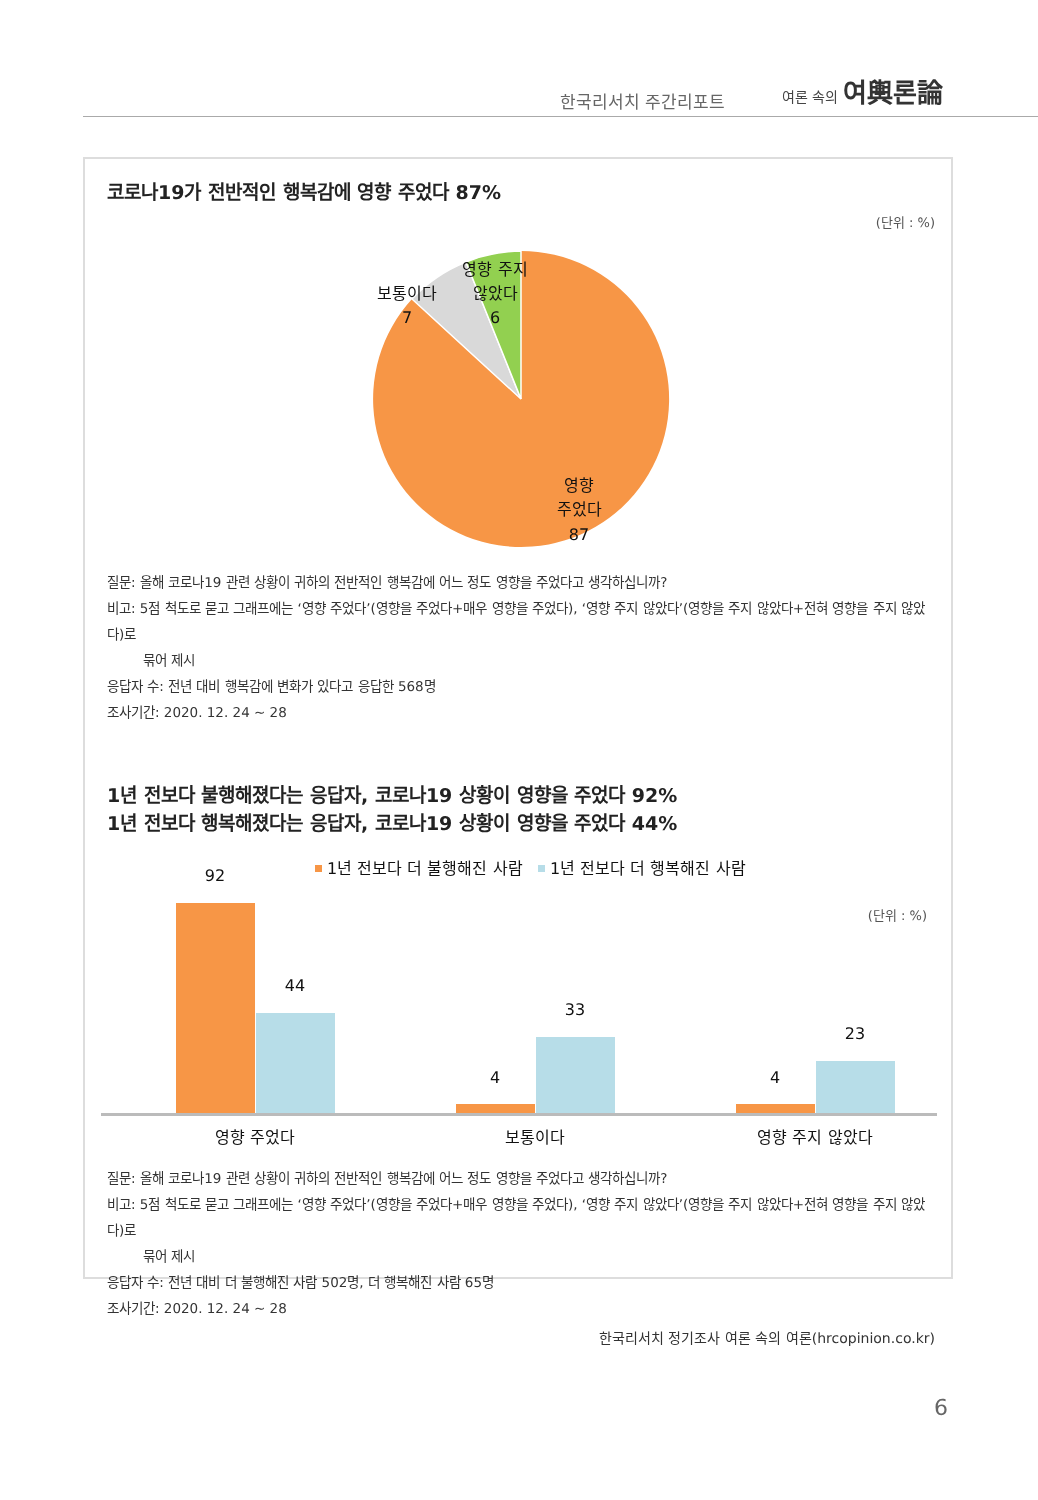한국리서치 주간리포트
여론 속의 여輿론論
코로나19가 전반적인 행복감에 영향 주었다 87%
(단위 : %)
영향 주지
않았다
6
보통이다
7
영향
주었다
87
질문: 올해 코로나19 관련 상황이 귀하의 전반적인 행복감에 어느 정도 영향을 주었다고 생각하십니까?
비고: 5점 척도로 묻고 그래프에는 ‘영향 주었다’(영향을 주었다+매우 영향을 주었다), ‘영향 주지 않았다’(영향을 주지 않았다+전혀 영향을 주지 않았다)로
묶어 제시
응답자 수: 전년 대비 행복감에 변화가 있다고 응답한 568명
조사기간: 2020. 12. 24 ~ 28
1년 전보다 불행해졌다는 응답자, 코로나19 상황이 영향을 주었다 92%
1년 전보다 행복해졌다는 응답자, 코로나19 상황이 영향을 주었다 44%
1년 전보다 더 불행해진 사람
1년 전보다 더 행복해진 사람
(단위 : %)
92
44
4
33
4
23
영향 주었다
보통이다
영향 주지 않았다
질문: 올해 코로나19 관련 상황이 귀하의 전반적인 행복감에 어느 정도 영향을 주었다고 생각하십니까?
비고: 5점 척도로 묻고 그래프에는 ‘영향 주었다’(영향을 주었다+매우 영향을 주었다), ‘영향 주지 않았다’(영향을 주지 않았다+전혀 영향을 주지 않았다)로
묶어 제시
응답자 수: 전년 대비 더 불행해진 사람 502명, 더 행복해진 사람 65명
조사기간: 2020. 12. 24 ~ 28
한국리서치 정기조사 여론 속의 여론(hrcopinion.co.kr)
6